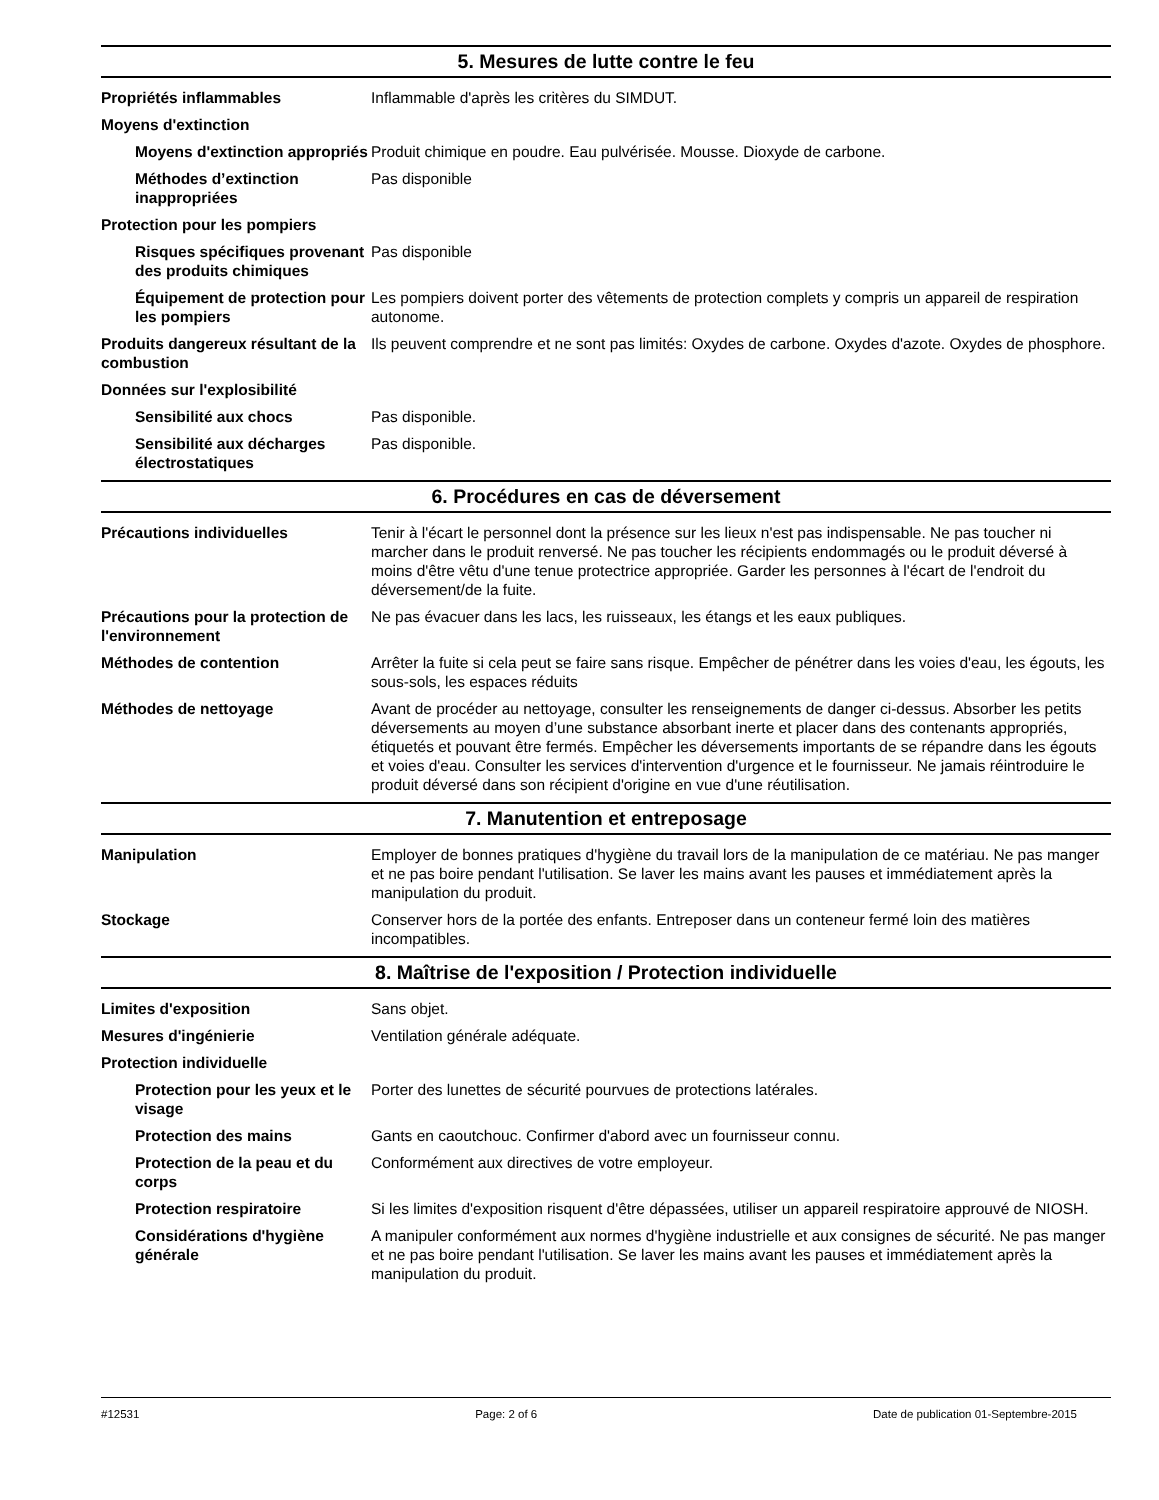5. Mesures de lutte contre le feu
Propriétés inflammables Inflammable d'après les critères du SIMDUT.
Moyens d'extinction
Moyens d'extinction appropriés
Produit chimique en poudre. Eau pulvérisée. Mousse. Dioxyde de carbone.
Méthodes d’extinction inappropriées
Pas disponible
Protection pour les pompiers
Risques spécifiques provenant des produits chimiques
Pas disponible
Équipement de protection pour les pompiers
Les pompiers doivent porter des vêtements de protection complets y compris un appareil de respiration autonome.
Produits dangereux résultant de la combustion
Ils peuvent comprendre et ne sont pas limités: Oxydes de carbone. Oxydes d'azote. Oxydes de phosphore.
Données sur l'explosibilité
Sensibilité aux chocs Pas disponible.
Sensibilité aux décharges électrostatiques
Pas disponible.
6. Procédures en cas de déversement
Précautions individuelles Tenir à l'écart le personnel dont la présence sur les lieux n'est pas indispensable. Ne pas toucher ni marcher dans le produit renversé. Ne pas toucher les récipients endommagés ou le produit déversé à moins d'être vêtu d'une tenue protectrice appropriée. Garder les personnes à l'écart de l'endroit du déversement/de la fuite.
Précautions pour la protection de l'environnement
Ne pas évacuer dans les lacs, les ruisseaux, les étangs et les eaux publiques.
Méthodes de contention Arrêter la fuite si cela peut se faire sans risque. Empêcher de pénétrer dans les voies d'eau, les égouts, les sous-sols, les espaces réduits
Méthodes de nettoyage Avant de procéder au nettoyage, consulter les renseignements de danger ci-dessus. Absorber les petits déversements au moyen d’une substance absorbant inerte et placer dans des contenants appropriés, étiquetés et pouvant être fermés. Empêcher les déversements importants de se répandre dans les égouts et voies d'eau. Consulter les services d'intervention d'urgence et le fournisseur. Ne jamais réintroduire le produit déversé dans son récipient d'origine en vue d'une réutilisation.
7. Manutention et entreposage
Manipulation Employer de bonnes pratiques d'hygiène du travail lors de la manipulation de ce matériau. Ne pas manger et ne pas boire pendant l'utilisation. Se laver les mains avant les pauses et immédiatement après la manipulation du produit.
Stockage Conserver hors de la portée des enfants. Entreposer dans un conteneur fermé loin des matières incompatibles.
8. Maîtrise de l'exposition / Protection individuelle
Limites d'exposition Sans objet.
Mesures d'ingénierie Ventilation générale adéquate.
Protection individuelle
Protection pour les yeux et le visage
Porter des lunettes de sécurité pourvues de protections latérales.
Protection des mains Gants en caoutchouc. Confirmer d'abord avec un fournisseur connu.
Protection de la peau et du corps
Conformément aux directives de votre employeur.
Protection respiratoire Si les limites d'exposition risquent d'être dépassées, utiliser un appareil respiratoire approuvé de NIOSH.
Considérations d'hygiène générale
A manipuler conformément aux normes d'hygiène industrielle et aux consignes de sécurité. Ne pas manger et ne pas boire pendant l'utilisation. Se laver les mains avant les pauses et immédiatement après la manipulation du produit.
#12531 Page: 2 of 6 Date de publication 01-Septembre-2015